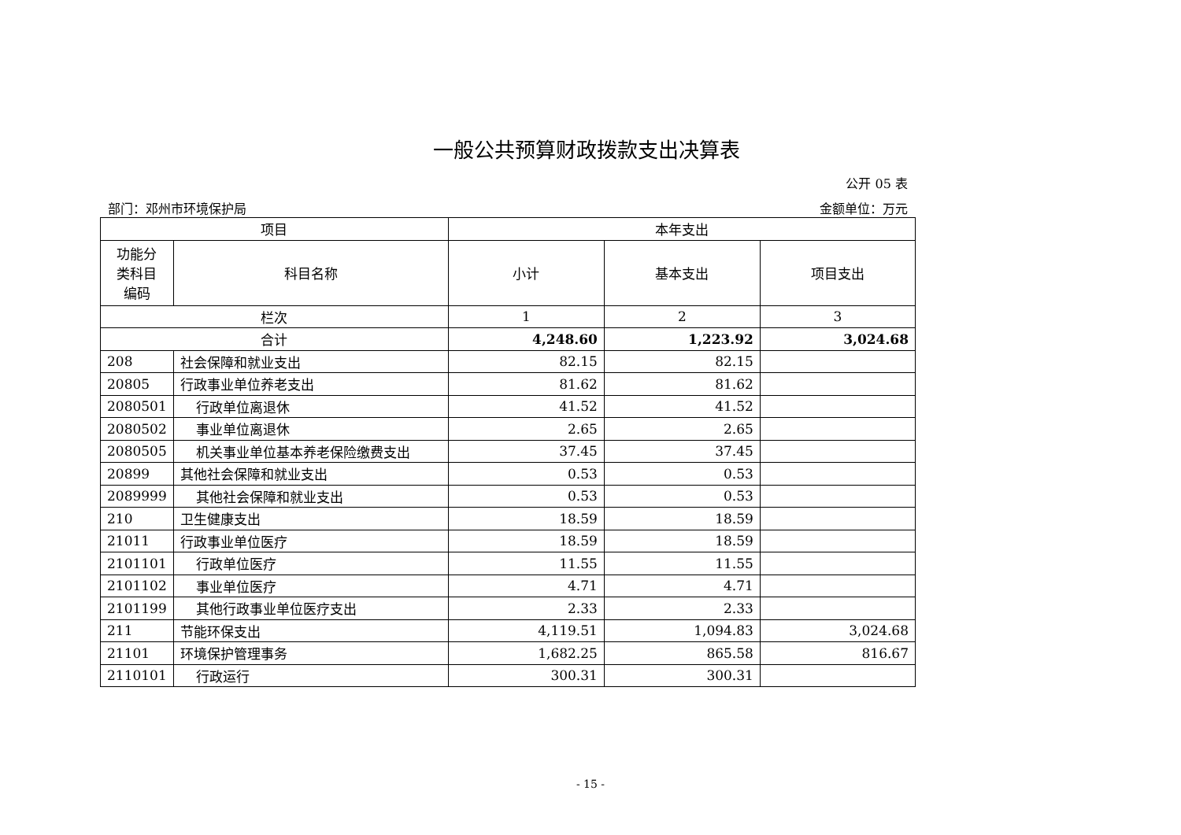一般公共预算财政拨款支出决算表
公开 05 表
部门：邓州市环境保护局 金额单位：万元
| 项目 | | 本年支出 | | |
| --- | --- | --- | --- | --- |
| 功能分 类科目 编码 | 科目名称 | 小计 | 基本支出 | 项目支出 |
| 栏次 | | 1 | 2 | 3 |
| 合计 | | 4,248.60 | 1,223.92 | 3,024.68 |
| 208 | 社会保障和就业支出 | 82.15 | 82.15 | |
| 20805 | 行政事业单位养老支出 | 81.62 | 81.62 | |
| 2080501 | 行政单位离退休 | 41.52 | 41.52 | |
| 2080502 | 事业单位离退休 | 2.65 | 2.65 | |
| 2080505 | 机关事业单位基本养老保险缴费支出 | 37.45 | 37.45 | |
| 20899 | 其他社会保障和就业支出 | 0.53 | 0.53 | |
| 2089999 | 其他社会保障和就业支出 | 0.53 | 0.53 | |
| 210 | 卫生健康支出 | 18.59 | 18.59 | |
| 21011 | 行政事业单位医疗 | 18.59 | 18.59 | |
| 2101101 | 行政单位医疗 | 11.55 | 11.55 | |
| 2101102 | 事业单位医疗 | 4.71 | 4.71 | |
| 2101199 | 其他行政事业单位医疗支出 | 2.33 | 2.33 | |
| 211 | 节能环保支出 | 4,119.51 | 1,094.83 | 3,024.68 |
| 21101 | 环境保护管理事务 | 1,682.25 | 865.58 | 816.67 |
| 2110101 | 行政运行 | 300.31 | 300.31 | |
- 15 -